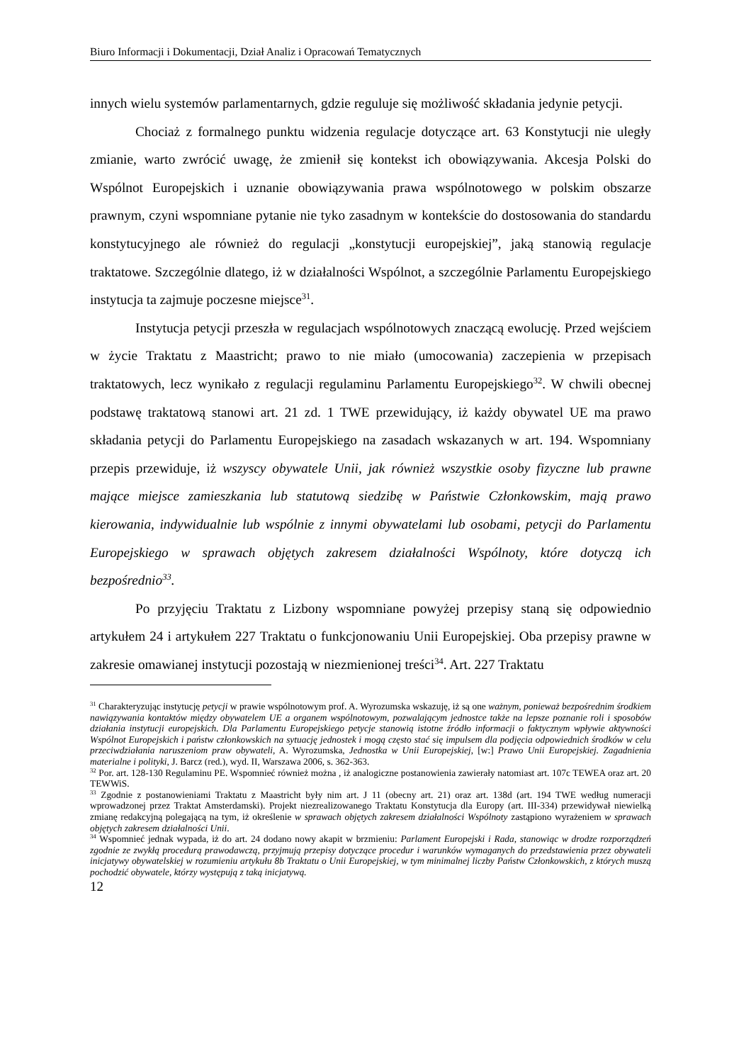Biuro Informacji i Dokumentacji, Dział Analiz i Opracowań Tematycznych
innych wielu systemów parlamentarnych, gdzie reguluje się możliwość składania jedynie petycji.
Chociaż z formalnego punktu widzenia regulacje dotyczące art. 63 Konstytucji nie uległy zmianie, warto zwrócić uwagę, że zmienił się kontekst ich obowiązywania. Akcesja Polski do Wspólnot Europejskich i uznanie obowiązywania prawa wspólnotowego w polskim obszarze prawnym, czyni wspomniane pytanie nie tyko zasadnym w kontekście do dostosowania do standardu konstytucyjnego ale również do regulacji „konstytucji europejskiej”, jaką stanowią regulacje traktatowe. Szczególnie dlatego, iż w działalności Wspólnot, a szczególnie Parlamentu Europejskiego instytucja ta zajmuje poczesne miejsce<sup>31</sup>.
Instytucja petycji przeszła w regulacjach wspólnotowych znaczącą ewolucję. Przed wejściem w życie Traktatu z Maastricht; prawo to nie miało (umocowania) zaczepienia w przepisach traktatowych, lecz wynikało z regulacji regulaminu Parlamentu Europejskiego<sup>32</sup>. W chwili obecnej podstawę traktatową stanowi art. 21 zd. 1 TWE przewidujący, iż każdy obywatel UE ma prawo składania petycji do Parlamentu Europejskiego na zasadach wskazanych w art. 194. Wspomniany przepis przewiduje, iż wszyscy obywatele Unii, jak również wszystkie osoby fizyczne lub prawne mające miejsce zamieszkania lub statutową siedzibę w Państwie Członkowskim, mają prawo kierowania, indywidualnie lub wspólnie z innymi obywatelami lub osobami, petycji do Parlamentu Europejskiego w sprawach objętych zakresem działalności Wspólnoty, które dotyczą ich bezpośrednio<sup>33</sup>.
Po przyjęciu Traktatu z Lizbony wspomniane powyżej przepisy staną się odpowiednio artykułem 24 i artykułem 227 Traktatu o funkcjonowaniu Unii Europejskiej. Oba przepisy prawne w zakresie omawianej instytucji pozostają w niezmienionej treści<sup>34</sup>. Art. 227 Traktatu
<sup>31</sup> Charakteryzując instytucję petycji w prawie wspólnotowym prof. A. Wyrozumska wskazuję, iż są one ważnym, ponieważ bezpośrednim środkiem nawiązywania kontaktów między obywatelem UE a organem wspólnotowym, pozwalającym jednostce także na lepsze poznanie roli i sposobów działania instytucji europejskich. Dla Parlamentu Europejskiego petycje stanowią istotne źródło informacji o faktycznym wpływie aktywności Wspólnot Europejskich i państw członkowskich na sytuację jednostek i mogą często stać się impulsem dla podjęcia odpowiednich środków w celu przeciwdziałania naruszeniom praw obywateli, A. Wyrozumska, Jednostka w Unii Europejskiej, [w:] Prawo Unii Europejskiej. Zagadnienia materialne i polityki, J. Barcz (red.), wyd. II, Warszawa 2006, s. 362-363.
<sup>32</sup> Por. art. 128-130 Regulaminu PE. Wspomnieć również można , iż analogiczne postanowienia zawierały natomiast art. 107c TEWEA oraz art. 20 TEWWiS.
<sup>33</sup> Zgodnie z postanowieniami Traktatu z Maastricht były nim art. J 11 (obecny art. 21) oraz art. 138d (art. 194 TWE według numeracji wprowadzonej przez Traktat Amsterdamski). Projekt niezrealizowanego Traktatu Konstytucja dla Europy (art. III-334) przewidywał niewielką zmianę redakcyjną polegającą na tym, iż określenie w sprawach objętych zakresem działalności Wspólnoty zastąpiono wyrażeniem w sprawach objętych zakresem działalności Unii.
<sup>34</sup> Wspomnieć jednak wypada, iż do art. 24 dodano nowy akapit w brzmieniu: Parlament Europejski i Rada, stanowiąc w drodze rozporządzeń zgodnie ze zwykłą procedurą prawodawczą, przyjmują przepisy dotyczące procedur i warunków wymaganych do przedstawienia przez obywateli inicjatywy obywatelskiej w rozumieniu artykułu 8b Traktatu o Unii Europejskiej, w tym minimalnej liczby Państw Członkowskich, z których muszą pochodzić obywatele, którzy występują z taką inicjatywą.
12